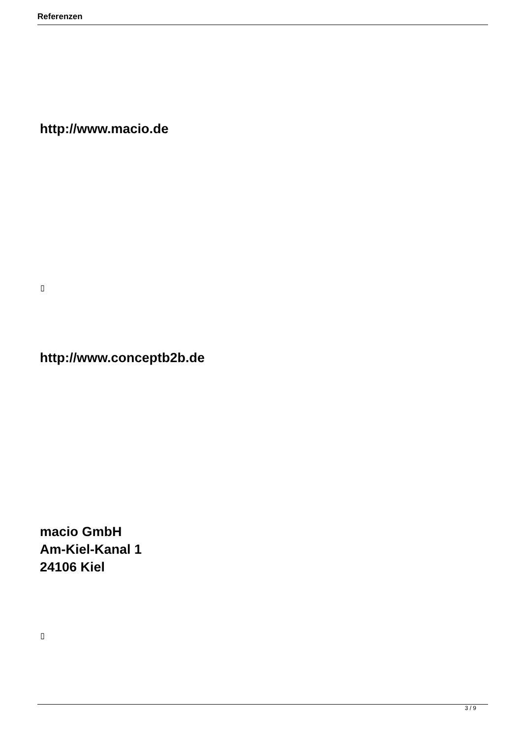Referenzen
http://www.macio.de
▯
http://www.conceptb2b.de
macio GmbH
Am-Kiel-Kanal 1
24106 Kiel
▯
3 / 9